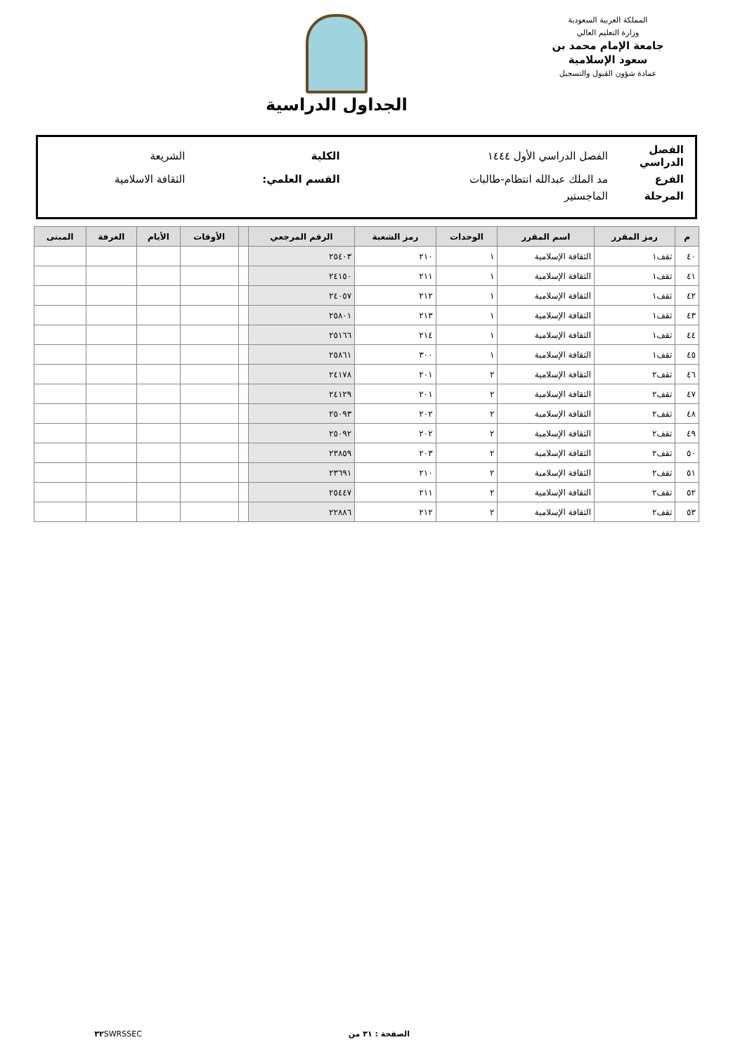المملكة العربية السعودية
وزارة التعليم العالي
جامعة الإمام محمد بن سعود الإسلامية
عمادة شؤون القبول والتسجيل
الجداول الدراسية
| الفصل الدراسي | الفصل الدراسي الأول ١٤٤٤ | الكلية | الشريعة |
| الفرع | مد الملك عبدالله انتظام-طالبات | القسم العلمي: | الثقافة الاسلامية |
| المرحلة | الماجستير | | |
| م | رمز المقرر | اسم المقرر | الوحدات | رمز الشعبة | الرقم المرجعي | | الأوقات | الأيام | الغرفة | المبنى |
| --- | --- | --- | --- | --- | --- | --- | --- | --- | --- | --- |
| ٤٠ | ثقف١ | الثقافة الإسلامية | ١ | ٢١٠ | ٢٥٤٠٣ | | | | | |
| ٤١ | ثقف١ | الثقافة الإسلامية | ١ | ٢١١ | ٢٤١٥٠ | | | | | |
| ٤٢ | ثقف١ | الثقافة الإسلامية | ١ | ٢١٢ | ٢٤٠٥٧ | | | | | |
| ٤٣ | ثقف١ | الثقافة الإسلامية | ١ | ٢١٣ | ٢٥٨٠١ | | | | | |
| ٤٤ | ثقف١ | الثقافة الإسلامية | ١ | ٢١٤ | ٢٥١٦٦ | | | | | |
| ٤٥ | ثقف١ | الثقافة الإسلامية | ١ | ٣٠٠ | ٢٥٨٦١ | | | | | |
| ٤٦ | ثقف٢ | الثقافة الإسلامية | ٢ | ٢٠١ | ٢٤١٧٨ | | | | | |
| ٤٧ | ثقف٢ | الثقافة الإسلامية | ٢ | ٢٠١ | ٢٤١٢٩ | | | | | |
| ٤٨ | ثقف٢ | الثقافة الإسلامية | ٢ | ٢٠٢ | ٢٥٠٩٣ | | | | | |
| ٤٩ | ثقف٢ | الثقافة الإسلامية | ٢ | ٢٠٢ | ٢٥٠٩٢ | | | | | |
| ٥٠ | ثقف٢ | الثقافة الإسلامية | ٢ | ٢٠٣ | ٢٣٨٥٩ | | | | | |
| ٥١ | ثقف٢ | الثقافة الإسلامية | ٢ | ٢١٠ | ٢٣٦٩١ | | | | | |
| ٥٢ | ثقف٢ | الثقافة الإسلامية | ٢ | ٢١١ | ٢٥٤٤٧ | | | | | |
| ٥٣ | ثقف٢ | الثقافة الإسلامية | ٢ | ٢١٢ | ٢٢٨٨٦ | | | | | |
الصفحة : ٣١ من ٣٢ SWRSSEC